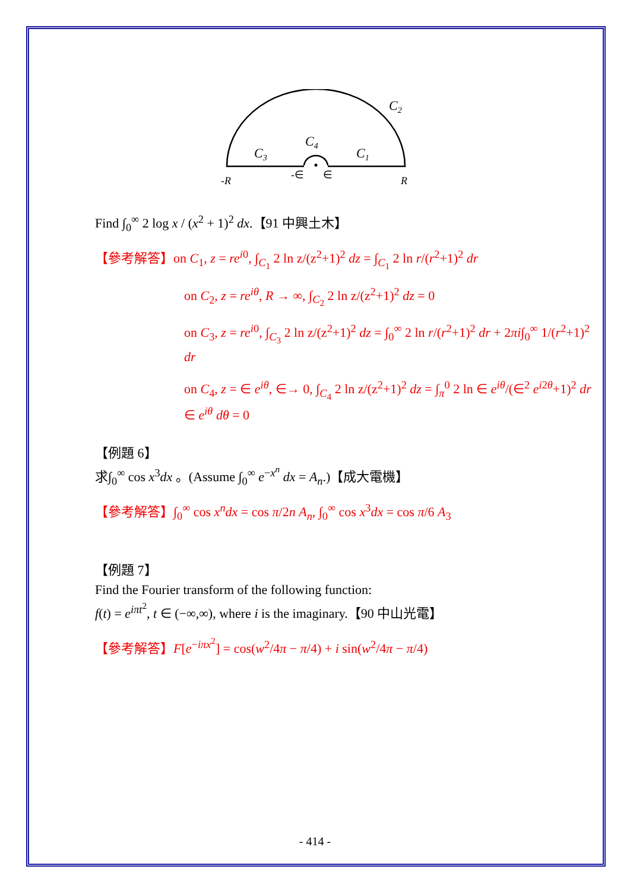C2
C3
C4
C1
-R
-∈
∈
R
Find ∫<sub>0</sub><sup>∞</sup> 2 log x / (x<sup>2</sup> + 1)<sup>2</sup> dx.【91 中興土木】
【參考解答】on C<sub>1</sub>, z = re<sup>i0</sup>, ∫<sub>C<sub>1</sub></sub> 2 ln z/(z<sup>2</sup>+1)<sup>2</sup> dz = ∫<sub>C<sub>1</sub></sub> 2 ln r/(r<sup>2</sup>+1)<sup>2</sup> dr
on C<sub>2</sub>, z = re<sup>iθ</sup>, R → ∞, ∫<sub>C<sub>2</sub></sub> 2 ln z/(z<sup>2</sup>+1)<sup>2</sup> dz = 0
on C<sub>3</sub>, z = re<sup>i0</sup>, ∫<sub>C<sub>3</sub></sub> 2 ln z/(z<sup>2</sup>+1)<sup>2</sup> dz = ∫<sub>0</sub><sup>∞</sup> 2 ln r/(r<sup>2</sup>+1)<sup>2</sup> dr + 2πi∫<sub>0</sub><sup>∞</sup> 1/(r<sup>2</sup>+1)<sup>2</sup> dr
on C<sub>4</sub>, z = ∈ e<sup>iθ</sup>, ∈→ 0, ∫<sub>C<sub>4</sub></sub> 2 ln z/(z<sup>2</sup>+1)<sup>2</sup> dz = ∫<sub>π</sub><sup>0</sup> 2 ln ∈ e<sup>iθ</sup>/(∈<sup>2</sup> e<sup>i2θ</sup>+1)<sup>2</sup> dr ∈ e<sup>iθ</sup> dθ = 0
【例題 6】
求∫<sub>0</sub><sup>∞</sup> cos x<sup>3</sup>dx 。(Assume ∫<sub>0</sub><sup>∞</sup> e<sup>−x<sup>n</sup></sup> dx = A<sub>n</sub>.)【成大電機】
【參考解答】∫<sub>0</sub><sup>∞</sup> cos x<sup>n</sup>dx = cos π/2n A<sub>n</sub>, ∫<sub>0</sub><sup>∞</sup> cos x<sup>3</sup>dx = cos π/6 A<sub>3</sub>
【例題 7】
Find the Fourier transform of the following function:
f(t) = e<sup>iπt<sup>2</sup></sup>, t ∈ (−∞,∞), where i is the imaginary.【90 中山光電】
【參考解答】F[e<sup>−iπx<sup>2</sup></sup>] = cos(w<sup>2</sup>/4π − π/4) + i sin(w<sup>2</sup>/4π − π/4)
- 414 -